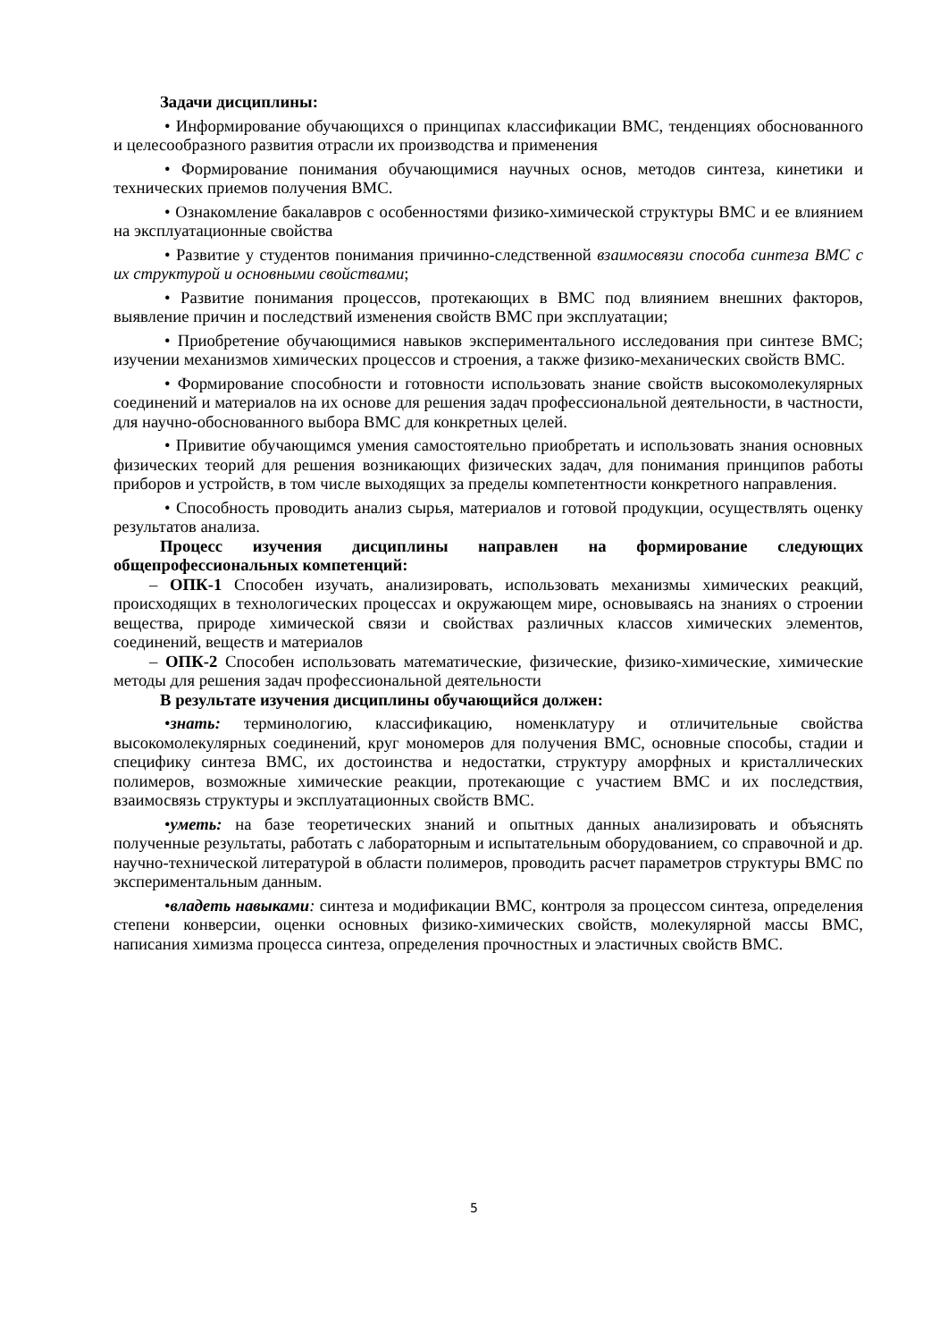Задачи дисциплины:
• Информирование обучающихся о принципах классификации ВМС, тенденциях обоснованного и целесообразного развития отрасли их производства и применения
• Формирование понимания обучающимися научных основ, методов синтеза, кинетики и технических приемов получения ВМС.
• Ознакомление бакалавров с особенностями физико-химической структуры ВМС и ее влиянием на эксплуатационные свойства
• Развитие у студентов понимания причинно-следственной взаимосвязи способа синтеза ВМС с их структурой и основными свойствами;
• Развитие понимания процессов, протекающих в ВМС под влиянием внешних факторов, выявление причин и последствий изменения свойств ВМС при эксплуатации;
• Приобретение обучающимися навыков экспериментального исследования при синтезе ВМС; изучении механизмов химических процессов и строения, а также физико-механических свойств ВМС.
• Формирование способности и готовности использовать знание свойств высокомолекулярных соединений и материалов на их основе для решения задач профессиональной деятельности, в частности, для научно-обоснованного выбора ВМС для конкретных целей.
• Привитие обучающимся умения самостоятельно приобретать и использовать знания основных физических теорий для решения возникающих физических задач, для понимания принципов работы приборов и устройств, в том числе выходящих за пределы компетентности конкретного направления.
• Способность проводить анализ сырья, материалов и готовой продукции, осуществлять оценку результатов анализа.
Процесс изучения дисциплины направлен на формирование следующих общепрофессиональных компетенций:
– ОПК-1 Способен изучать, анализировать, использовать механизмы химических реакций, происходящих в технологических процессах и окружающем мире, основываясь на знаниях о строении вещества, природе химической связи и свойствах различных классов химических элементов, соединений, веществ и материалов
– ОПК-2 Способен использовать математические, физические, физико-химические, химические методы для решения задач профессиональной деятельности
В результате изучения дисциплины обучающийся должен:
•знать: терминологию, классификацию, номенклатуру и отличительные свойства высокомолекулярных соединений, круг мономеров для получения ВМС, основные способы, стадии и специфику синтеза ВМС, их достоинства и недостатки, структуру аморфных и кристаллических полимеров, возможные химические реакции, протекающие с участием ВМС и их последствия, взаимосвязь структуры и эксплуатационных свойств ВМС.
•уметь: на базе теоретических знаний и опытных данных анализировать и объяснять полученные результаты, работать с лабораторным и испытательным оборудованием, со справочной и др. научно-технической литературой в области полимеров, проводить расчет параметров структуры ВМС по экспериментальным данным.
•владеть навыками: синтеза и модификации ВМС, контроля за процессом синтеза, определения степени конверсии, оценки основных физико-химических свойств, молекулярной массы ВМС, написания химизма процесса синтеза, определения прочностных и эластичных свойств ВМС.
5